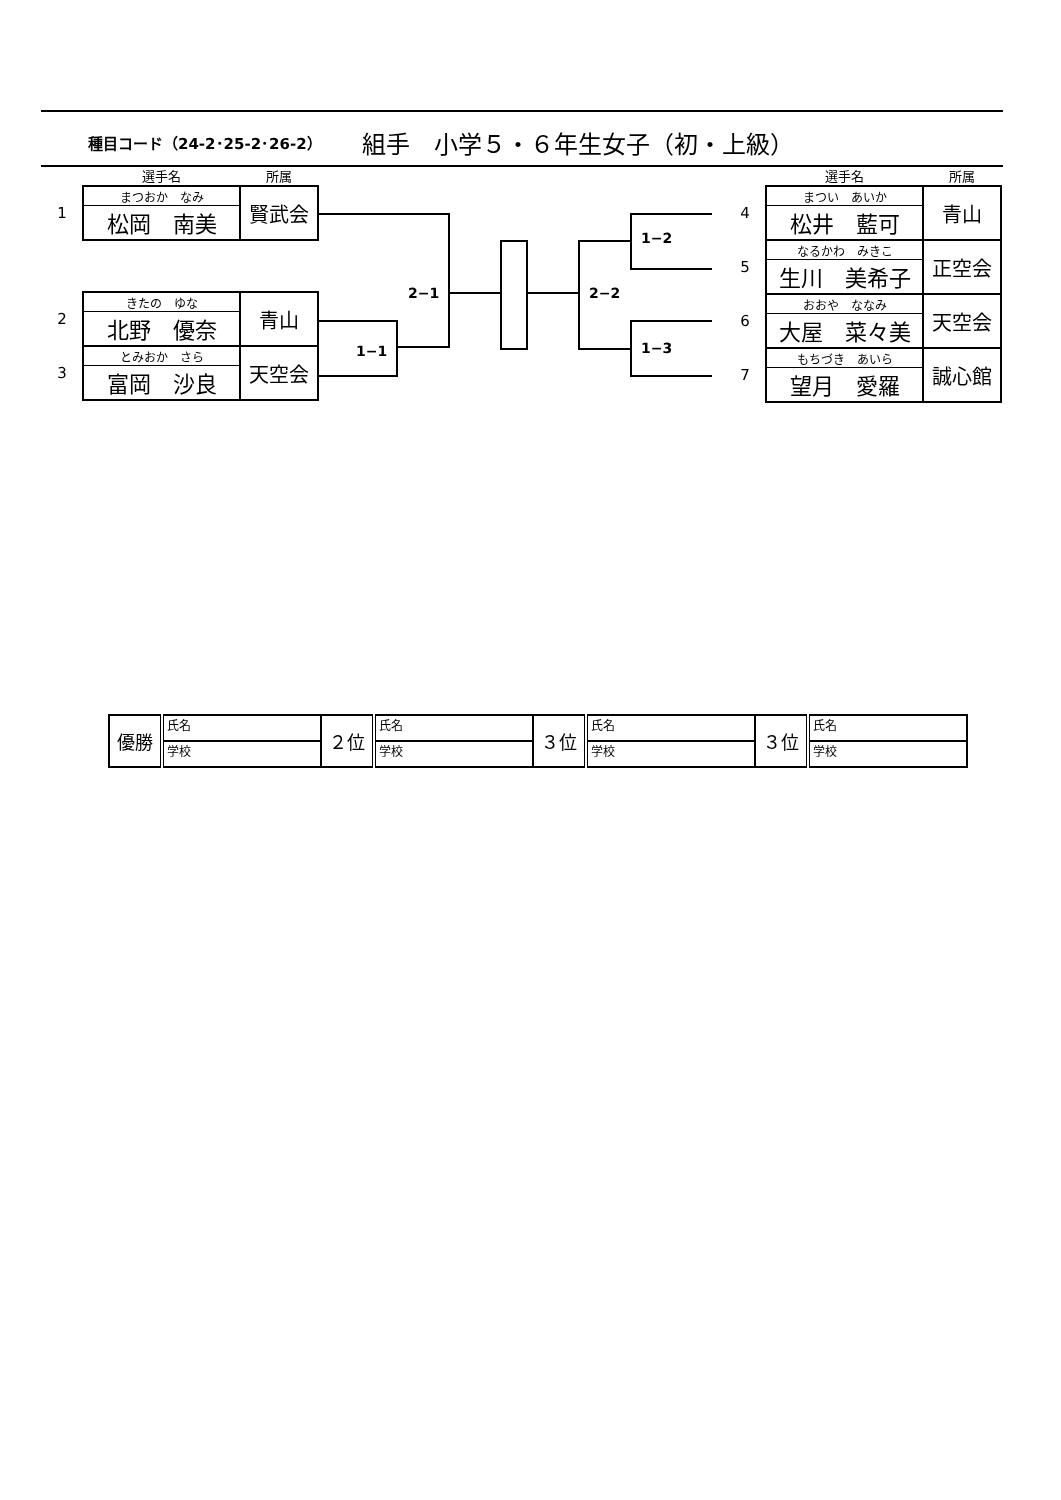種目コード（24-2･25-2･26-2） 組手　小学５・６年生女子（初・上級）
| | 選手名 | 所属 |
| 1 | まつおか なみ 松岡 南美 | 賢武会 |
| 2 | きたの ゆな 北野 優奈 | 青山 |
| 3 | とみおか さら 富岡 沙良 | 天空会 |
| | 選手名 | 所属 |
| 4 | まつい あいか 松井 藍可 | 青山 |
| 5 | なるかわ みきこ 生川 美希子 | 正空会 |
| 6 | おおや ななみ 大屋 菜々美 | 天空会 |
| 7 | もちづき あいら 望月 愛羅 | 誠心館 |
1−1
2−1 2−2
1−2
1−3
| 優勝 | 氏名 | ２位 | 氏名 | ３位 | 氏名 | ３位 | 氏名 |
| | 学校 | | 学校 | | 学校 | | 学校 |